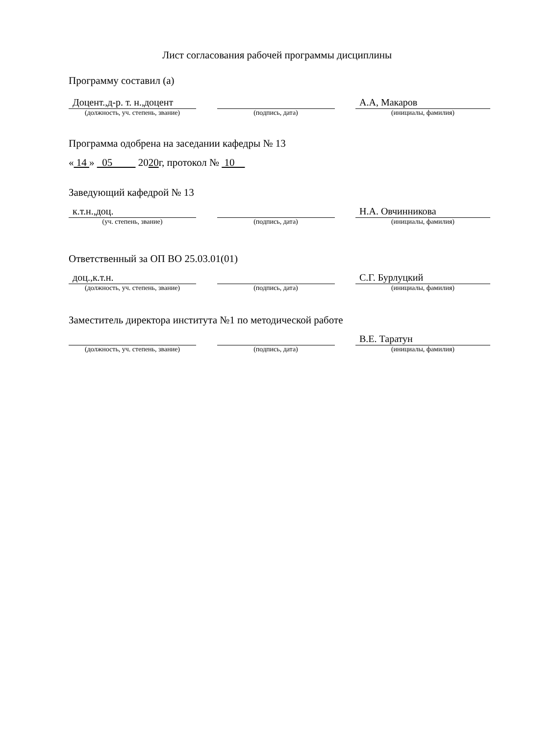Лист согласования рабочей программы дисциплины
Программу составил (а)
Доцент.,д-р. т. н.,доцент
(должность, уч. степень, звание)
(подпись, дата)
А.А, Макаров
(инициалы, фамилия)
Программа одобрена на заседании кафедры № 13
« 14 » 05 2020г, протокол № 10
Заведующий кафедрой № 13
к.т.н.,доц.
(уч. степень, звание)
(подпись, дата)
Н.А. Овчинникова
(инициалы, фамилия)
Ответственный за ОП ВО 25.03.01(01)
доц.,к.т.н.
(должность, уч. степень, звание)
(подпись, дата)
С.Г. Бурлуцкий
(инициалы, фамилия)
Заместитель директора института №1 по методической работе
(должность, уч. степень, звание)
(подпись, дата)
В.Е. Таратун
(инициалы, фамилия)